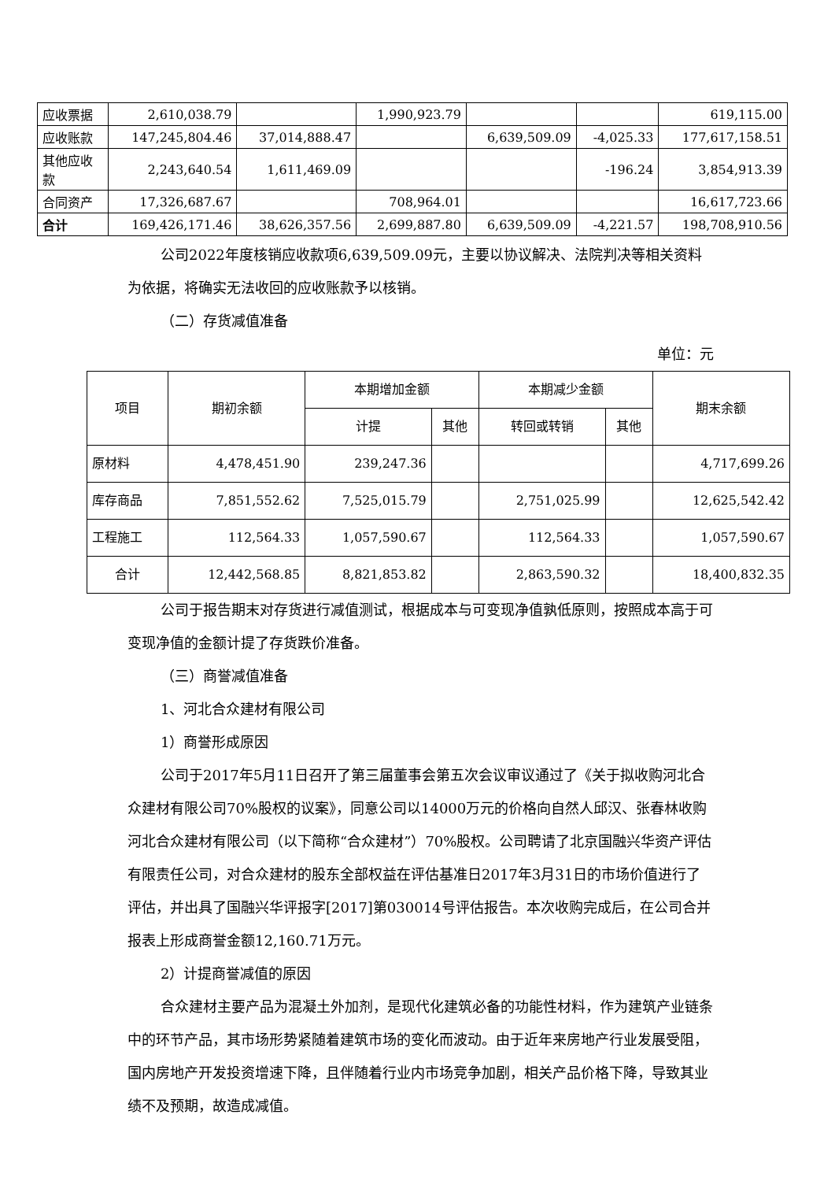| 应收票据 | 2,610,038.79 | | 1,990,923.79 | | | 619,115.00 |
| 应收账款 | 147,245,804.46 | 37,014,888.47 | | 6,639,509.09 | -4,025.33 | 177,617,158.51 |
| 其他应收 款 | 2,243,640.54 | 1,611,469.09 | | | -196.24 | 3,854,913.39 |
| 合同资产 | 17,326,687.67 | | 708,964.01 | | | 16,617,723.66 |
| 合计 | 169,426,171.46 | 38,626,357.56 | 2,699,887.80 | 6,639,509.09 | -4,221.57 | 198,708,910.56 |
公司2022年度核销应收款项6,639,509.09元，主要以协议解决、法院判决等相关资料为依据，将确实无法收回的应收账款予以核销。
（二）存货减值准备
单位：元
| 项目 | 期初余额 | 本期增加金额 | | 本期减少金额 | | 期末余额 |
| --- | --- | --- | --- | --- | --- | --- |
| | | 计提 | 其他 | 转回或转销 | 其他 | |
| 原材料 | 4,478,451.90 | 239,247.36 | | | | 4,717,699.26 |
| 库存商品 | 7,851,552.62 | 7,525,015.79 | | 2,751,025.99 | | 12,625,542.42 |
| 工程施工 | 112,564.33 | 1,057,590.67 | | 112,564.33 | | 1,057,590.67 |
| 合计 | 12,442,568.85 | 8,821,853.82 | | 2,863,590.32 | | 18,400,832.35 |
公司于报告期末对存货进行减值测试，根据成本与可变现净值孰低原则，按照成本高于可变现净值的金额计提了存货跌价准备。
（三）商誉减值准备
1、河北合众建材有限公司
1）商誉形成原因
公司于2017年5月11日召开了第三届董事会第五次会议审议通过了《关于拟收购河北合众建材有限公司70%股权的议案》，同意公司以14000万元的价格向自然人邱汉、张春林收购河北合众建材有限公司（以下简称“合众建材”）70%股权。公司聘请了北京国融兴华资产评估有限责任公司，对合众建材的股东全部权益在评估基准日2017年3月31日的市场价值进行了评估，并出具了国融兴华评报字[2017]第030014号评估报告。本次收购完成后，在公司合并报表上形成商誉金额12,160.71万元。
2）计提商誉减值的原因
合众建材主要产品为混凝土外加剂，是现代化建筑必备的功能性材料，作为建筑产业链条中的环节产品，其市场形势紧随着建筑市场的变化而波动。由于近年来房地产行业发展受阻，国内房地产开发投资增速下降，且伴随着行业内市场竞争加剧，相关产品价格下降，导致其业绩不及预期，故造成减值。